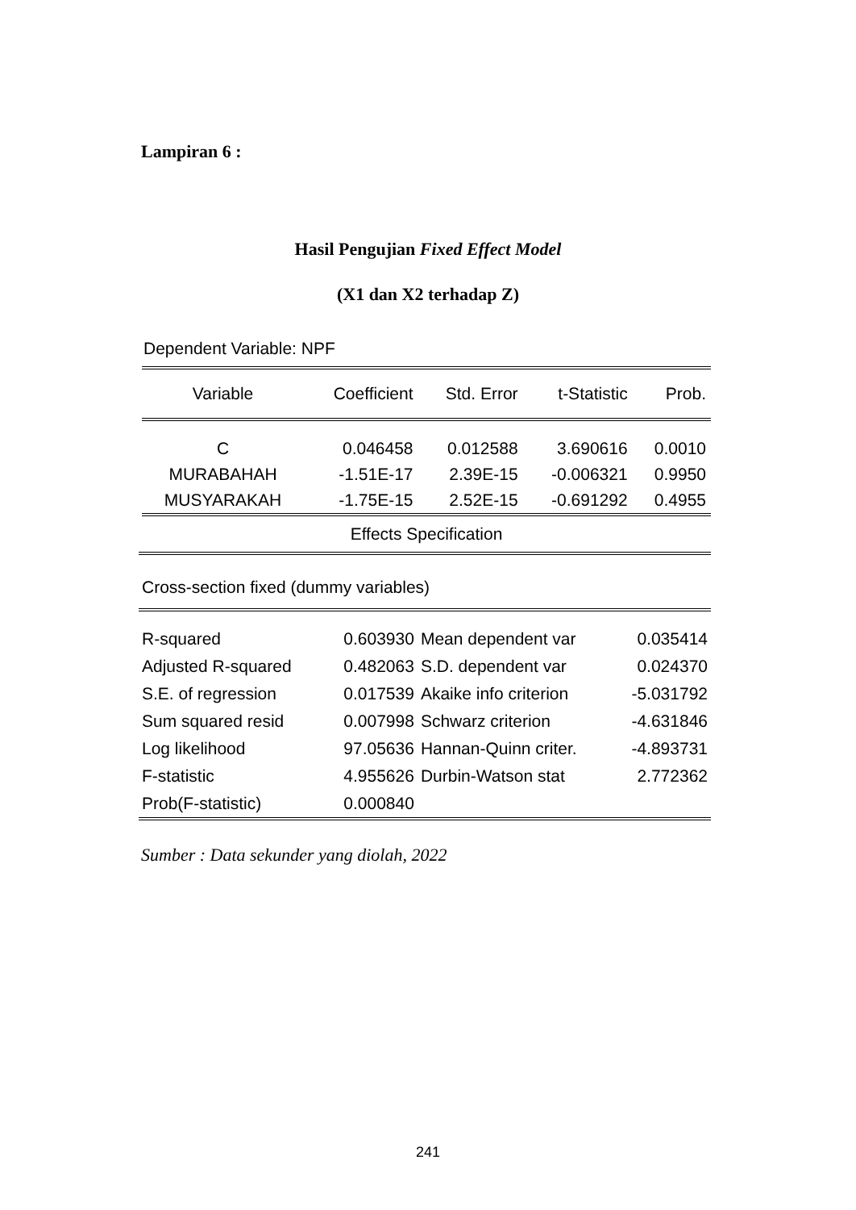Lampiran 6 :
Hasil Pengujian Fixed Effect Model
(X1 dan X2 terhadap Z)
Dependent Variable: NPF
| Variable | Coefficient | Std. Error | t-Statistic | Prob. |
| --- | --- | --- | --- | --- |
| C | 0.046458 | 0.012588 | 3.690616 | 0.0010 |
| MURABAHAH | -1.51E-17 | 2.39E-15 | -0.006321 | 0.9950 |
| MUSYARAKAH | -1.75E-15 | 2.52E-15 | -0.691292 | 0.4955 |
| Effects Specification | | | | |
| Cross-section fixed (dummy variables) | | | |
| R-squared | 0.603930 | Mean dependent var | 0.035414 |
| Adjusted R-squared | 0.482063 | S.D. dependent var | 0.024370 |
| S.E. of regression | 0.017539 | Akaike info criterion | -5.031792 |
| Sum squared resid | 0.007998 | Schwarz criterion | -4.631846 |
| Log likelihood | 97.05636 | Hannan-Quinn criter. | -4.893731 |
| F-statistic | 4.955626 | Durbin-Watson stat | 2.772362 |
| Prob(F-statistic) | 0.000840 | | |
Sumber : Data sekunder yang diolah, 2022
241